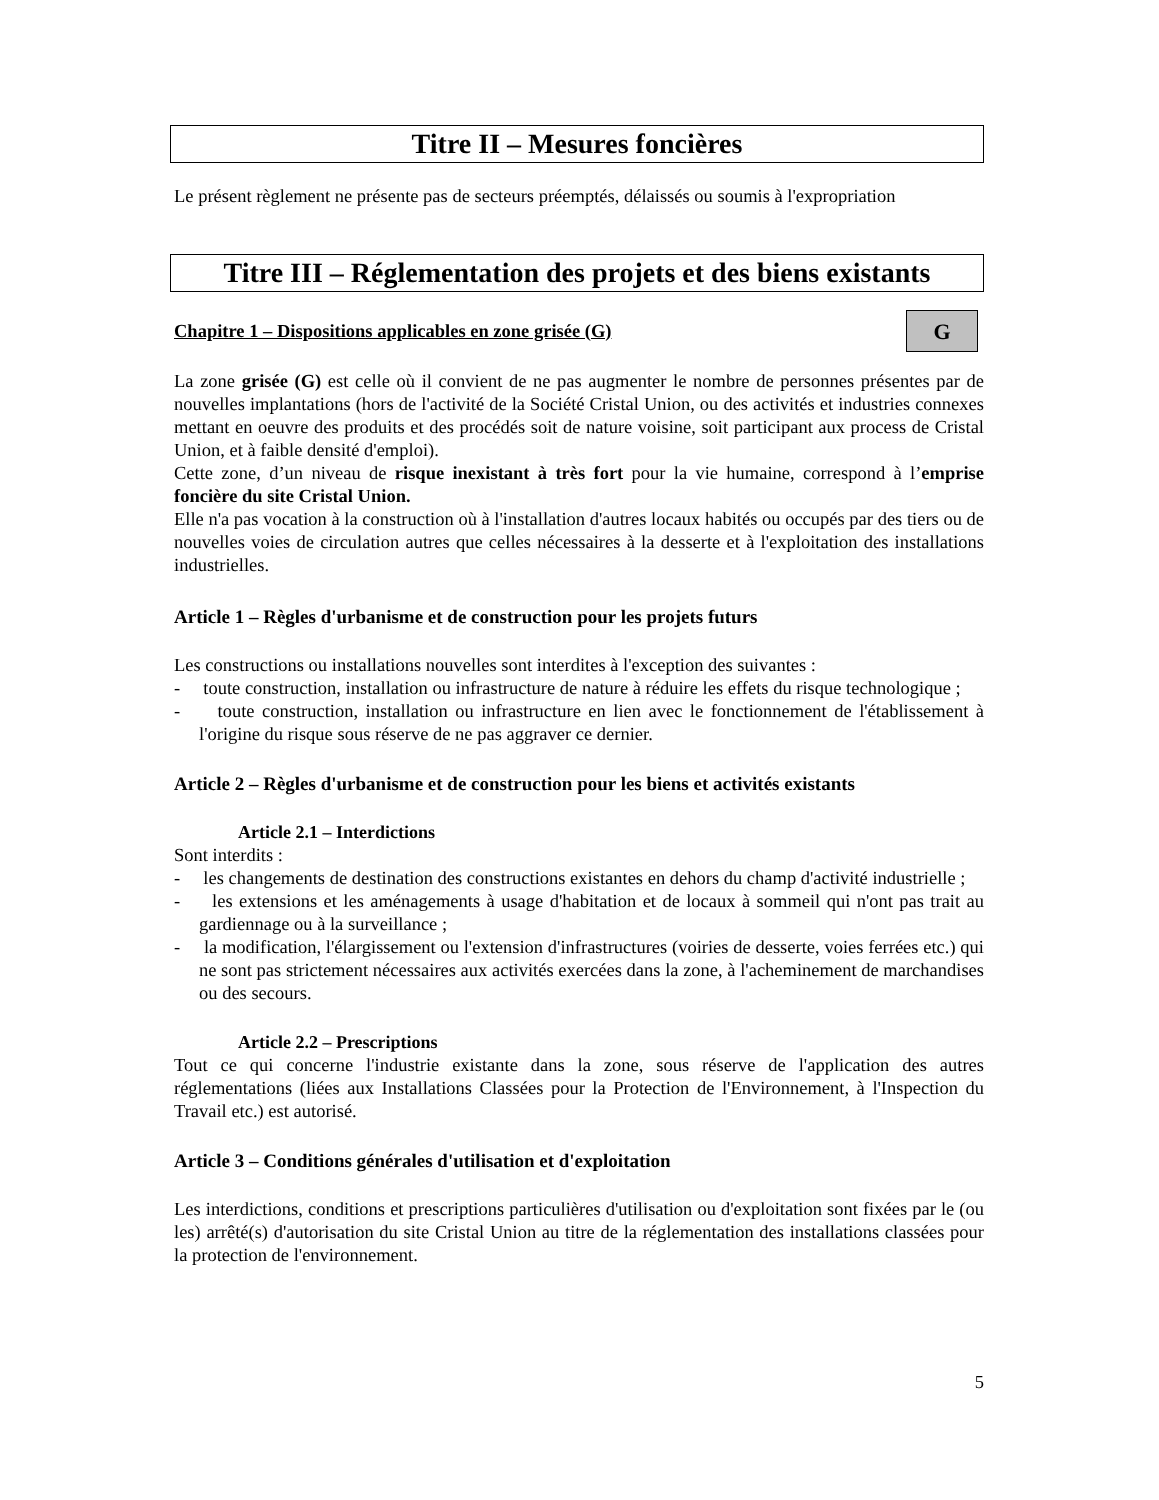Titre II – Mesures foncières
Le présent règlement ne présente pas de secteurs préemptés, délaissés ou soumis à l'expropriation
Titre III – Réglementation des projets et des biens existants
Chapitre 1 – Dispositions applicables en zone grisée (G)
G
La zone grisée (G) est celle où il convient de ne pas augmenter le nombre de personnes présentes par de nouvelles implantations (hors de l'activité de la Société Cristal Union, ou des activités et industries connexes mettant en oeuvre des produits et des procédés soit de nature voisine, soit participant aux process de Cristal Union, et à faible densité d'emploi).
Cette zone, d’un niveau de risque inexistant à très fort pour la vie humaine, correspond à l’emprise foncière du site Cristal Union.
Elle n'a pas vocation à la construction où à l'installation d'autres locaux habités ou occupés par des tiers ou de nouvelles voies de circulation autres que celles nécessaires à la desserte et à l'exploitation des installations industrielles.
Article 1 – Règles d'urbanisme et de construction pour les projets futurs
Les constructions ou installations nouvelles sont interdites à l'exception des suivantes :
- toute construction, installation ou infrastructure de nature à réduire les effets du risque technologique ;
- toute construction, installation ou infrastructure en lien avec le fonctionnement de l'établissement à l'origine du risque sous réserve de ne pas aggraver ce dernier.
Article 2 – Règles d'urbanisme et de construction pour les biens et activités existants
Article 2.1 – Interdictions
Sont interdits :
- les changements de destination des constructions existantes en dehors du champ d'activité industrielle ;
- les extensions et les aménagements à usage d'habitation et de locaux à sommeil qui n'ont pas trait au gardiennage ou à la surveillance ;
- la modification, l'élargissement ou l'extension d'infrastructures (voiries de desserte, voies ferrées etc.) qui ne sont pas strictement nécessaires aux activités exercées dans la zone, à l'acheminement de marchandises ou des secours.
Article 2.2 – Prescriptions
Tout ce qui concerne l'industrie existante dans la zone, sous réserve de l'application des autres réglementations (liées aux Installations Classées pour la Protection de l'Environnement, à l'Inspection du Travail etc.) est autorisé.
Article 3 – Conditions générales d'utilisation et d'exploitation
Les interdictions, conditions et prescriptions particulières d'utilisation ou d'exploitation sont fixées par le (ou les) arrêté(s) d'autorisation du site Cristal Union au titre de la réglementation des installations classées pour la protection de l'environnement.
5